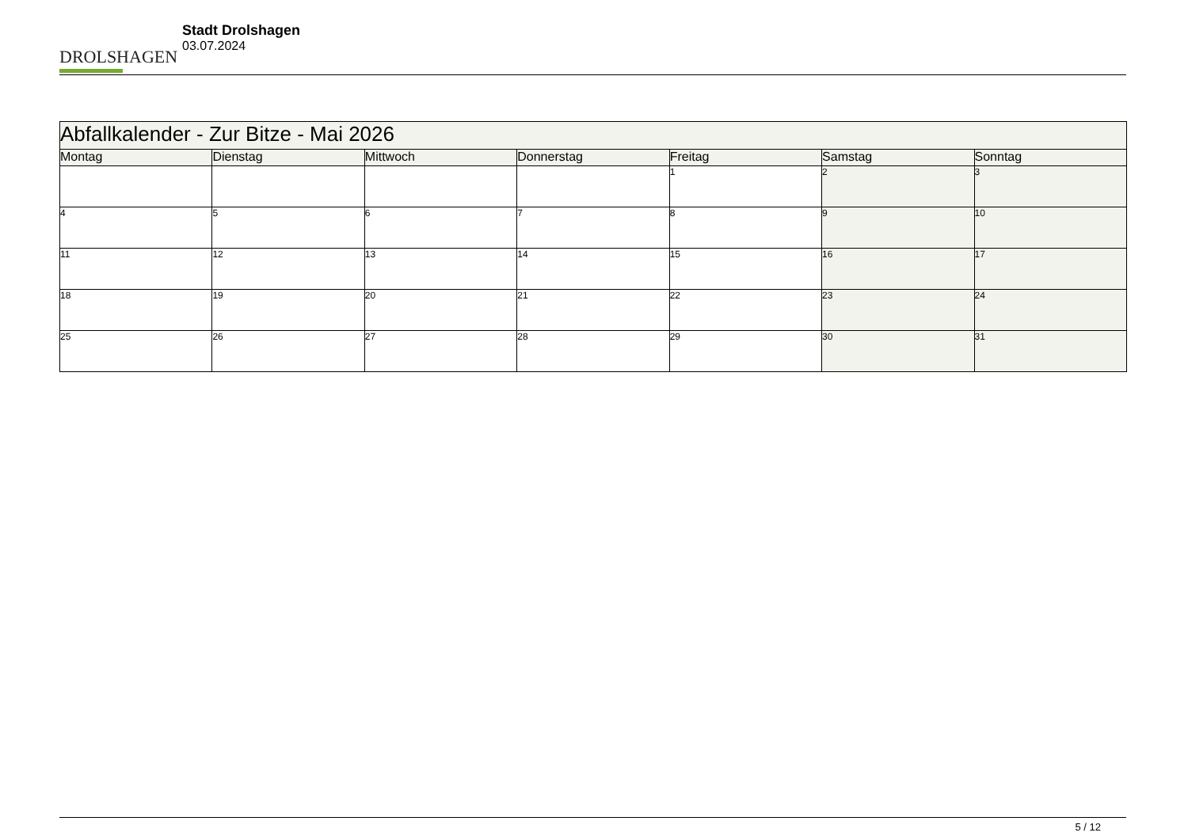DROLSHAGEN
Stadt Drolshagen
03.07.2024
| Abfallkalender - Zur Bitze - Mai 2026 | | | | | | |
| --- | --- | --- | --- | --- | --- | --- |
| Montag | Dienstag | Mittwoch | Donnerstag | Freitag | Samstag | Sonntag |
| | | | | 1 | 2 | 3 |
| 4 | 5 | 6 | 7 | 8 | 9 | 10 |
| 11 | 12 | 13 | 14 | 15 | 16 | 17 |
| 18 | 19 | 20 | 21 | 22 | 23 | 24 |
| 25 | 26 | 27 | 28 | 29 | 30 | 31 |
5 / 12